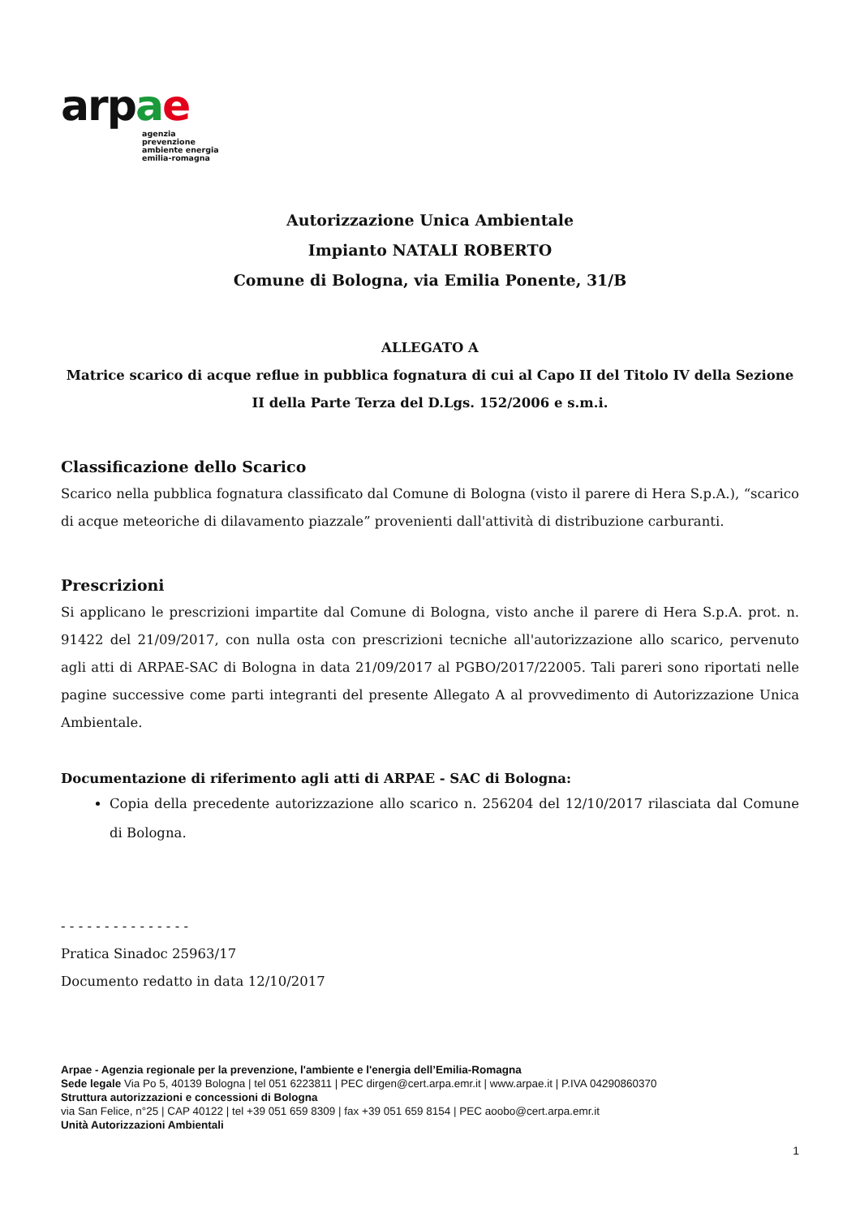arpae
agenzia
prevenzione
ambiente energia
emilia-romagna
Autorizzazione Unica Ambientale
Impianto NATALI ROBERTO
Comune di Bologna, via Emilia Ponente, 31/B
ALLEGATO A
Matrice scarico di acque reflue in pubblica fognatura di cui al Capo II del Titolo IV della Sezione II della Parte Terza del D.Lgs. 152/2006 e s.m.i.
Classificazione dello Scarico
Scarico nella pubblica fognatura classificato dal Comune di Bologna (visto il parere di Hera S.p.A.), “scarico di acque meteoriche di dilavamento piazzale” provenienti dall'attività di distribuzione carburanti.
Prescrizioni
Si applicano le prescrizioni impartite dal Comune di Bologna, visto anche il parere di Hera S.p.A. prot. n. 91422 del 21/09/2017, con nulla osta con prescrizioni tecniche all'autorizzazione allo scarico, pervenuto agli atti di ARPAE-SAC di Bologna in data 21/09/2017 al PGBO/2017/22005. Tali pareri sono riportati nelle pagine successive come parti integranti del presente Allegato A al provvedimento di Autorizzazione Unica Ambientale.
Documentazione di riferimento agli atti di ARPAE - SAC di Bologna:
Copia della precedente autorizzazione allo scarico n. 256204 del 12/10/2017 rilasciata dal Comune di Bologna.
- - - - - - - - - - - - - - -
Pratica Sinadoc 25963/17
Documento redatto in data 12/10/2017
Arpae - Agenzia regionale per la prevenzione, l'ambiente e l'energia dell’Emilia-Romagna
Sede legale Via Po 5, 40139 Bologna | tel 051 6223811 | PEC dirgen@cert.arpa.emr.it | www.arpae.it | P.IVA 04290860370
Struttura autorizzazioni e concessioni di Bologna
via San Felice, n°25 | CAP 40122 | tel +39 051 659 8309 | fax +39 051 659 8154 | PEC aoobo@cert.arpa.emr.it
Unità Autorizzazioni Ambientali
1